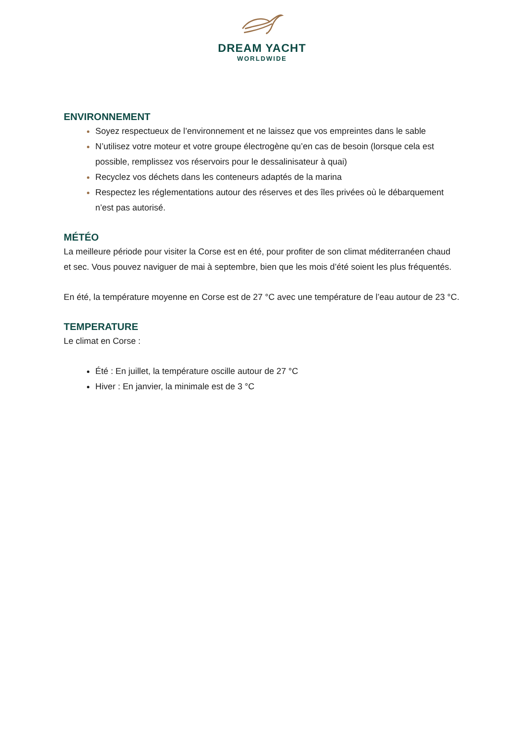DREAM YACHT
WORLDWIDE
ENVIRONNEMENT
Soyez respectueux de l’environnement et ne laissez que vos empreintes dans le sable
N’utilisez votre moteur et votre groupe électrogène qu’en cas de besoin (lorsque cela est possible, remplissez vos réservoirs pour le dessalinisateur à quai)
Recyclez vos déchets dans les conteneurs adaptés de la marina
Respectez les réglementations autour des réserves et des îles privées où le débarquement n’est pas autorisé.
MÉTÉO
La meilleure période pour visiter la Corse est en été, pour profiter de son climat méditerranéen chaud et sec. Vous pouvez naviguer de mai à septembre, bien que les mois d’été soient les plus fréquentés.
En été, la température moyenne en Corse est de 27 °C avec une température de l’eau autour de 23 °C.
TEMPERATURE
Le climat en Corse :
Été : En juillet, la température oscille autour de 27 °C
Hiver : En janvier, la minimale est de 3 °C